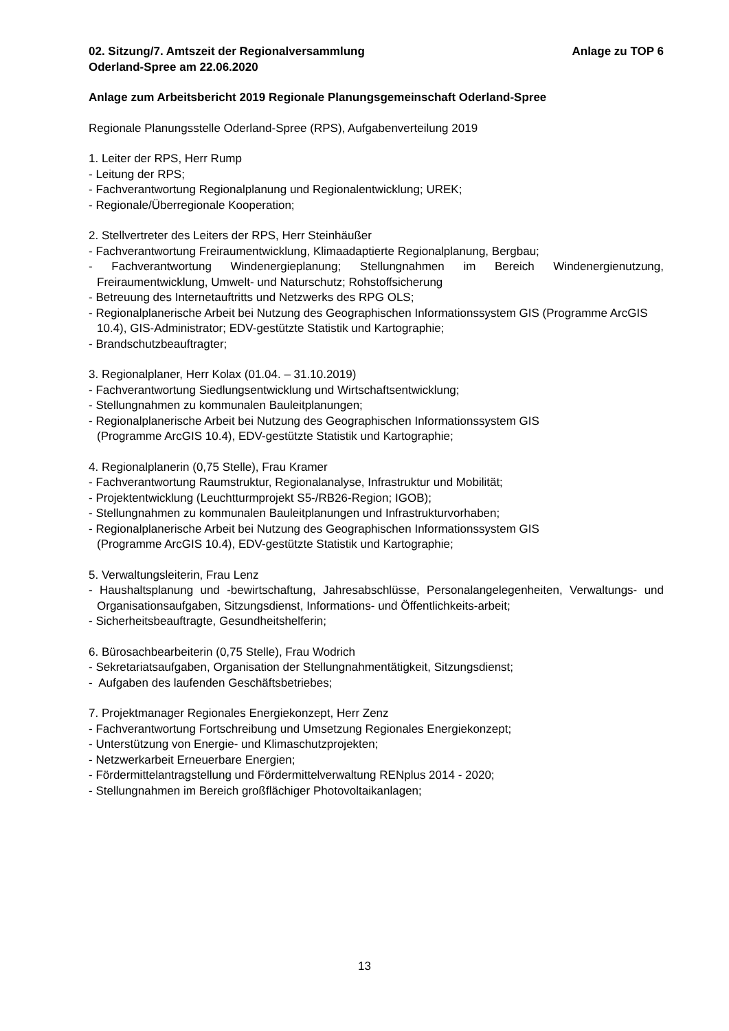02. Sitzung/7. Amtszeit der Regionalversammlung
Oderland-Spree am 22.06.2020 Anlage zu TOP 6
Anlage zum Arbeitsbericht 2019 Regionale Planungsgemeinschaft Oderland-Spree
Regionale Planungsstelle Oderland-Spree (RPS), Aufgabenverteilung 2019
1. Leiter der RPS, Herr Rump
- Leitung der RPS;
- Fachverantwortung Regionalplanung und Regionalentwicklung; UREK;
- Regionale/Überregionale Kooperation;
2. Stellvertreter des Leiters der RPS, Herr Steinhäußer
- Fachverantwortung Freiraumentwicklung, Klimaadaptierte Regionalplanung, Bergbau;
- Fachverantwortung Windenergieplanung; Stellungnahmen im Bereich Windenergienutzung, Freiraumentwicklung, Umwelt- und Naturschutz; Rohstoffsicherung
- Betreuung des Internetauftritts und Netzwerks des RPG OLS;
- Regionalplanerische Arbeit bei Nutzung des Geographischen Informationssystem GIS (Programme ArcGIS 10.4), GIS-Administrator; EDV-gestützte Statistik und Kartographie;
- Brandschutzbeauftragter;
3. Regionalplaner, Herr Kolax (01.04. – 31.10.2019)
- Fachverantwortung Siedlungsentwicklung und Wirtschaftsentwicklung;
- Stellungnahmen zu kommunalen Bauleitplanungen;
- Regionalplanerische Arbeit bei Nutzung des Geographischen Informationssystem GIS
(Programme ArcGIS 10.4), EDV-gestützte Statistik und Kartographie;
4. Regionalplanerin (0,75 Stelle), Frau Kramer
- Fachverantwortung Raumstruktur, Regionalanalyse, Infrastruktur und Mobilität;
- Projektentwicklung (Leuchtturmprojekt S5-/RB26-Region; IGOB);
- Stellungnahmen zu kommunalen Bauleitplanungen und Infrastrukturvorhaben;
- Regionalplanerische Arbeit bei Nutzung des Geographischen Informationssystem GIS
(Programme ArcGIS 10.4), EDV-gestützte Statistik und Kartographie;
5. Verwaltungsleiterin, Frau Lenz
- Haushaltsplanung und -bewirtschaftung, Jahresabschlüsse, Personalangelegenheiten, Verwaltungs- und Organisationsaufgaben, Sitzungsdienst, Informations- und Öffentlichkeits-arbeit;
- Sicherheitsbeauftragte, Gesundheitshelferin;
6. Bürosachbearbeiterin (0,75 Stelle), Frau Wodrich
- Sekretariatsaufgaben, Organisation der Stellungnahmentätigkeit, Sitzungsdienst;
- Aufgaben des laufenden Geschäftsbetriebes;
7. Projektmanager Regionales Energiekonzept, Herr Zenz
- Fachverantwortung Fortschreibung und Umsetzung Regionales Energiekonzept;
- Unterstützung von Energie- und Klimaschutzprojekten;
- Netzwerkarbeit Erneuerbare Energien;
- Fördermittelantragstellung und Fördermittelverwaltung RENplus 2014 - 2020;
- Stellungnahmen im Bereich großflächiger Photovoltaikanlagen;
13